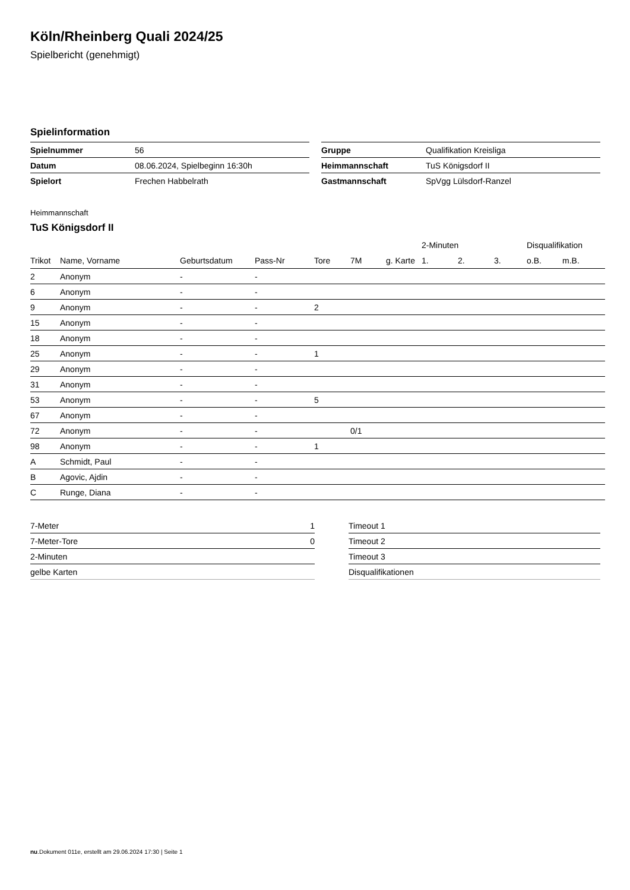Köln/Rheinberg Quali 2024/25
Spielbericht (genehmigt)
Spielinformation
| Spielnummer | 56 |
| Datum | 08.06.2024, Spielbeginn 16:30h |
| Spielort | Frechen Habbelrath |
| Gruppe | Qualifikation Kreisliga |
| Heimmannschaft | TuS Königsdorf II |
| Gastmannschaft | SpVgg Lülsdorf-Ranzel |
Heimmannschaft
TuS Königsdorf II
| | | | | | | | 2-Minuten | | | Disqualifikation | |
| --- | --- | --- | --- | --- | --- | --- | --- | --- | --- | --- | --- |
| Trikot | Name, Vorname | Geburtsdatum | Pass-Nr | Tore | 7M | g. Karte | 1. | 2. | 3. | o.B. | m.B. |
| 2 | Anonym | - | - | | | | | | | | |
| 6 | Anonym | - | - | | | | | | | | |
| 9 | Anonym | - | - | 2 | | | | | | | |
| 15 | Anonym | - | - | | | | | | | | |
| 18 | Anonym | - | - | | | | | | | | |
| 25 | Anonym | - | - | 1 | | | | | | | |
| 29 | Anonym | - | - | | | | | | | | |
| 31 | Anonym | - | - | | | | | | | | |
| 53 | Anonym | - | - | 5 | | | | | | | |
| 67 | Anonym | - | - | | | | | | | | |
| 72 | Anonym | - | - | | 0/1 | | | | | | |
| 98 | Anonym | - | - | 1 | | | | | | | |
| A | Schmidt, Paul | - | - | | | | | | | | |
| B | Agovic, Ajdin | - | - | | | | | | | | |
| C | Runge, Diana | - | - | | | | | | | | |
| 7-Meter | 1 |
| 7-Meter-Tore | 0 |
| 2-Minuten | |
| gelbe Karten | |
| Timeout 1 |
| Timeout 2 |
| Timeout 3 |
| Disqualifikationen |
nu.Dokument 011e, erstellt am 29.06.2024 17:30 | Seite 1